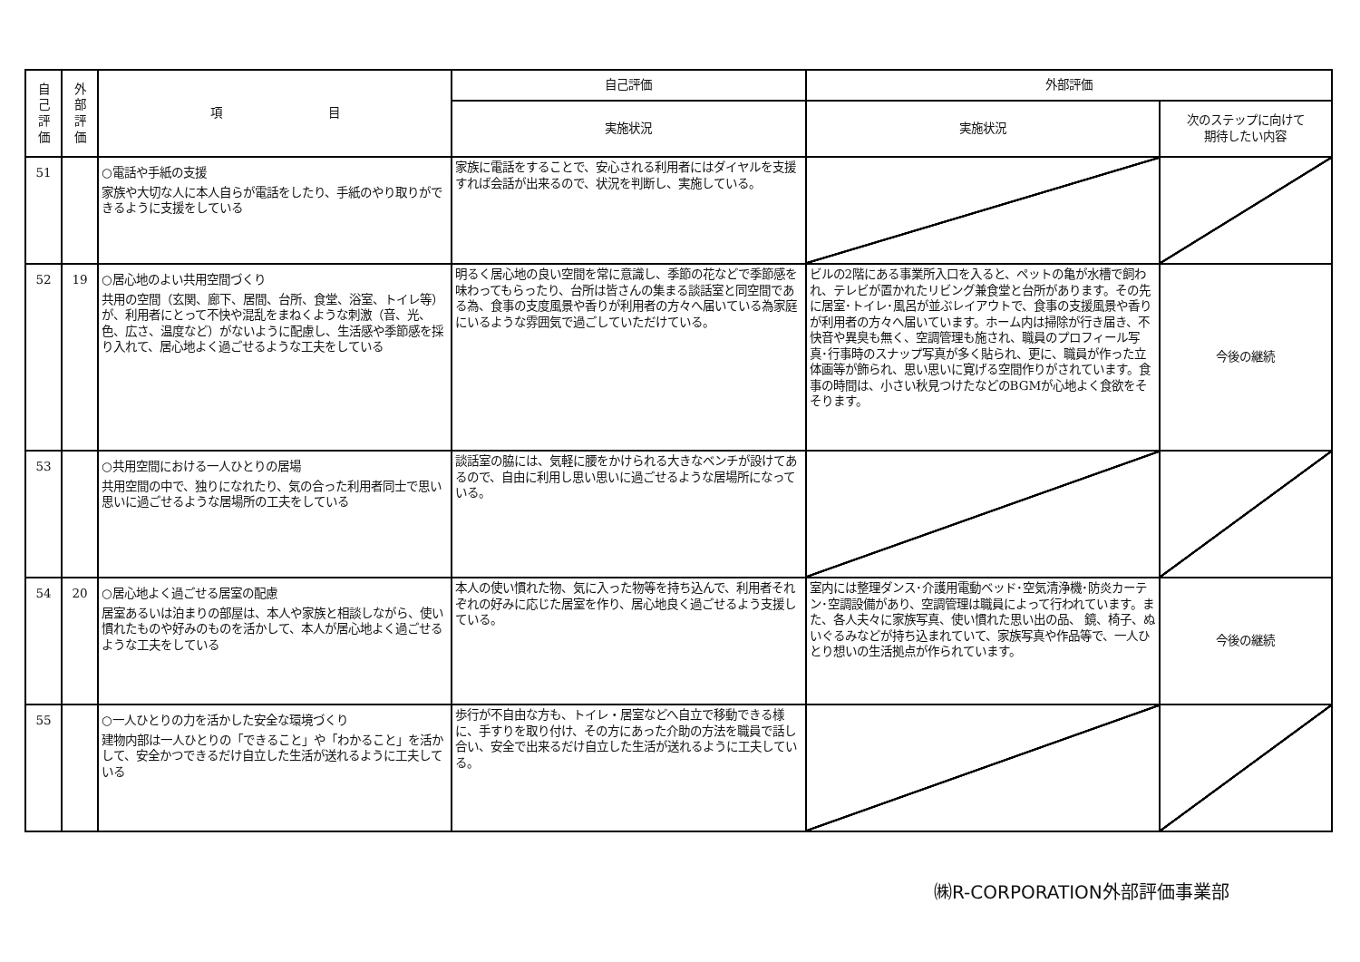| 自 己 評 価 | 外 部 評 価 | 項 目 | 自己評価 | 外部評価 | |
| --- | --- | --- | --- | --- | --- |
| | | | 実施状況 | 実施状況 | 次のステップに向けて 期待したい内容 |
| 51 | | ○電話や手紙の支援 家族や大切な人に本人自らが電話をしたり、手紙のやり取りができるように支援をしている | 家族に電話をすることで、安心される利用者にはダイヤルを支援すれば会話が出来るので、状況を判断し、実施している。 | | |
| 52 | 19 | ○居心地のよい共用空間づくり 共用の空間（玄関、廊下、居間、台所、食堂、浴室、トイレ等）が、利用者にとって不快や混乱をまねくような刺激（音、光、色、広さ、温度など）がないように配慮し、生活感や季節感を採り入れて、居心地よく過ごせるような工夫をしている | 明るく居心地の良い空間を常に意識し、季節の花などで季節感を味わってもらったり、台所は皆さんの集まる談話室と同空間である為、食事の支度風景や香りが利用者の方々へ届いている為家庭にいるような雰囲気で過ごしていただけている。 | ビルの2階にある事業所入口を入ると、ペットの亀が水槽で飼われ、テレビが置かれたリビング兼食堂と台所があります。その先に居室･トイレ･風呂が並ぶレイアウトで、食事の支援風景や香りが利用者の方々へ届いています。ホーム内は掃除が行き届き、不快音や異臭も無く、空調管理も施され、職員のプロフィール写真･行事時のスナップ写真が多く貼られ、更に、職員が作った立体画等が飾られ、思い思いに寛げる空間作りがされています。食事の時間は、小さい秋見つけたなどのBGMが心地よく食欲をそそります。 | 今後の継続 |
| 53 | | ○共用空間における一人ひとりの居場 共用空間の中で、独りになれたり、気の合った利用者同士で思い思いに過ごせるような居場所の工夫をしている | 談話室の脇には、気軽に腰をかけられる大きなベンチが設けてあるので、自由に利用し思い思いに過ごせるような居場所になっている。 | | |
| 54 | 20 | ○居心地よく過ごせる居室の配慮 居室あるいは泊まりの部屋は、本人や家族と相談しながら、使い慣れたものや好みのものを活かして、本人が居心地よく過ごせるような工夫をしている | 本人の使い慣れた物、気に入った物等を持ち込んで、利用者それぞれの好みに応じた居室を作り、居心地良く過ごせるよう支援している。 | 室内には整理ダンス･介護用電動ベッド･空気清浄機･防炎カーテン･空調設備があり、空調管理は職員によって行われています。また、各人夫々に家族写真、使い慣れた思い出の品、 鏡、椅子、ぬいぐるみなどが持ち込まれていて、家族写真や作品等で、一人ひとり想いの生活拠点が作られています。 | 今後の継続 |
| 55 | | ○一人ひとりの力を活かした安全な環境づくり 建物内部は一人ひとりの「できること」や「わかること」を活かして、安全かつできるだけ自立した生活が送れるように工夫している | 歩行が不自由な方も、トイレ・居室などへ自立で移動できる様に、手すりを取り付け、その方にあった介助の方法を職員で話し合い、安全で出来るだけ自立した生活が送れるように工夫している。 | | |
㈱R-CORPORATION外部評価事業部